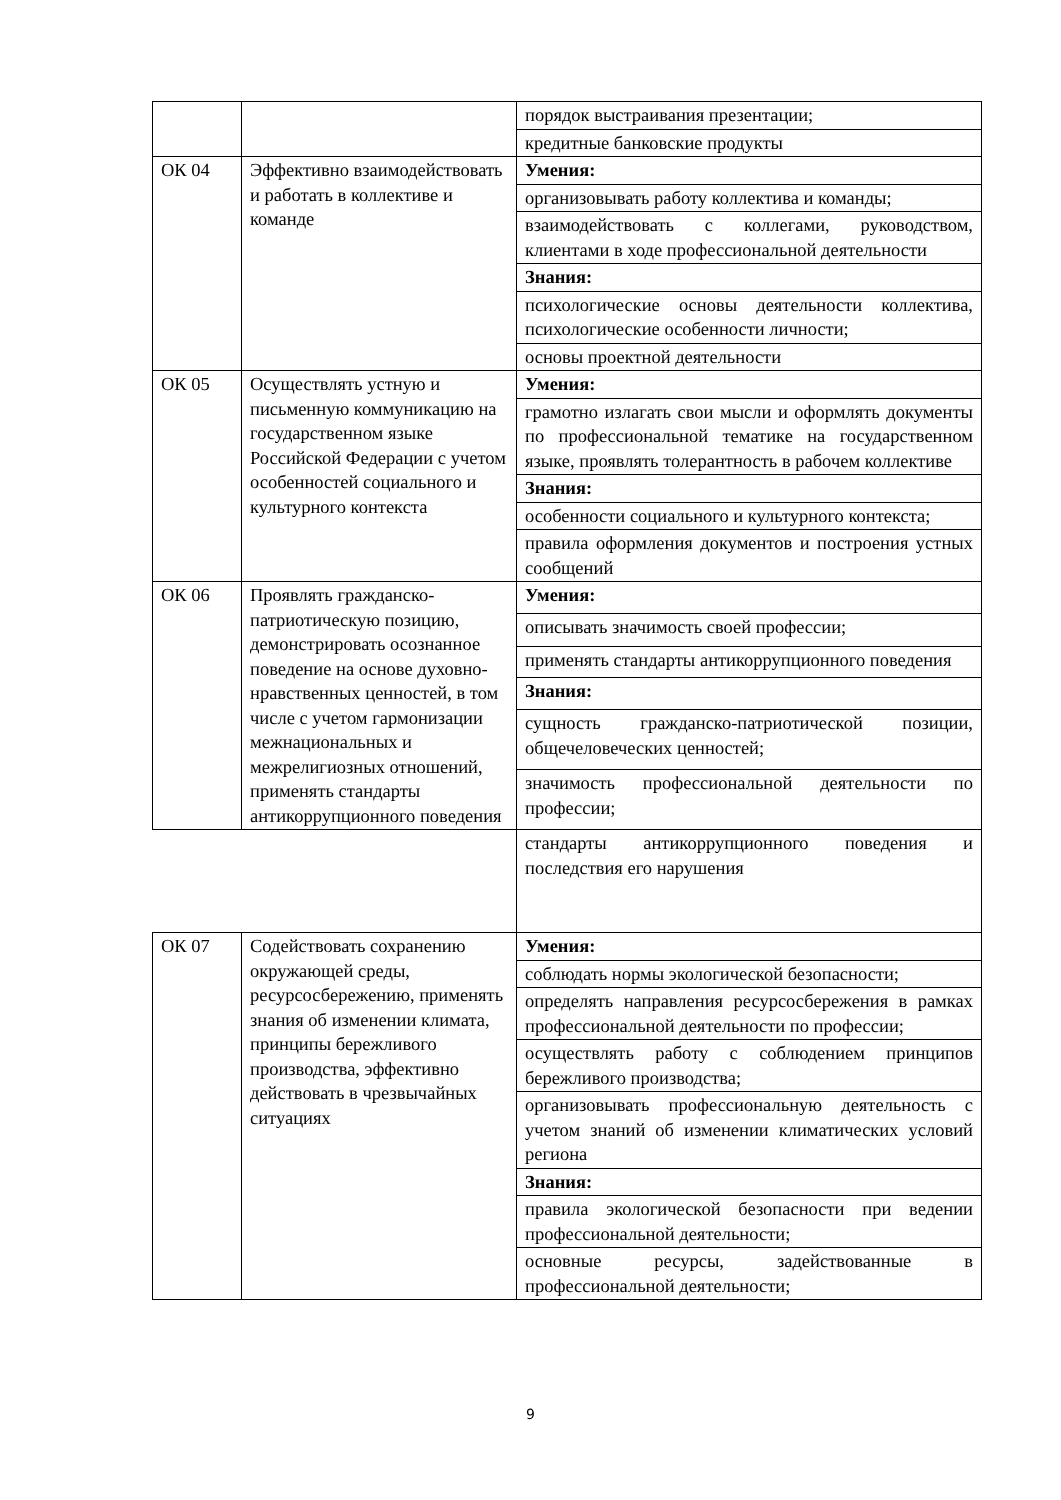| | | порядок выстраивания презентации; |
| | | кредитные банковские продукты |
| ОК 04 | Эффективно взаимодействовать и работать в коллективе и команде | Умения: |
| | | организовывать работу коллектива и команды; |
| | | взаимодействовать с коллегами, руководством, клиентами в ходе профессиональной деятельности |
| | | Знания: |
| | | психологические основы деятельности коллектива, психологические особенности личности; |
| | | основы проектной деятельности |
| ОК 05 | Осуществлять устную и письменную коммуникацию на государственном языке Российской Федерации с учетом особенностей социального и культурного контекста | Умения: |
| | | грамотно излагать свои мысли и оформлять документы по профессиональной тематике на государственном языке, проявлять толерантность в рабочем коллективе |
| | | Знания: |
| | | особенности социального и культурного контекста; |
| | | правила оформления документов и построения устных сообщений |
| ОК 06 | Проявлять гражданско-патриотическую позицию, демонстрировать осознанное поведение на основе духовно-нравственных ценностей, в том числе с учетом гармонизации межнациональных и межрелигиозных отношений, применять стандарты антикоррупционного поведения | Умения: |
| | | описывать значимость своей профессии; |
| | | применять стандарты антикоррупционного поведения |
| | | Знания: |
| | | сущность гражданско-патриотической позиции, общечеловеческих ценностей; |
| | | значимость профессиональной деятельности по профессии; |
| | | стандарты антикоррупционного поведения и последствия его нарушения |
| ОК 07 | Содействовать сохранению окружающей среды, ресурсосбережению, применять знания об изменении климата, принципы бережливого производства, эффективно действовать в чрезвычайных ситуациях | Умения: |
| | | соблюдать нормы экологической безопасности; |
| | | определять направления ресурсосбережения в рамках профессиональной деятельности по профессии; |
| | | осуществлять работу с соблюдением принципов бережливого производства; |
| | | организовывать профессиональную деятельность с учетом знаний об изменении климатических условий региона |
| | | Знания: |
| | | правила экологической безопасности при ведении профессиональной деятельности; |
| | | основные ресурсы, задействованные в профессиональной деятельности; |
9